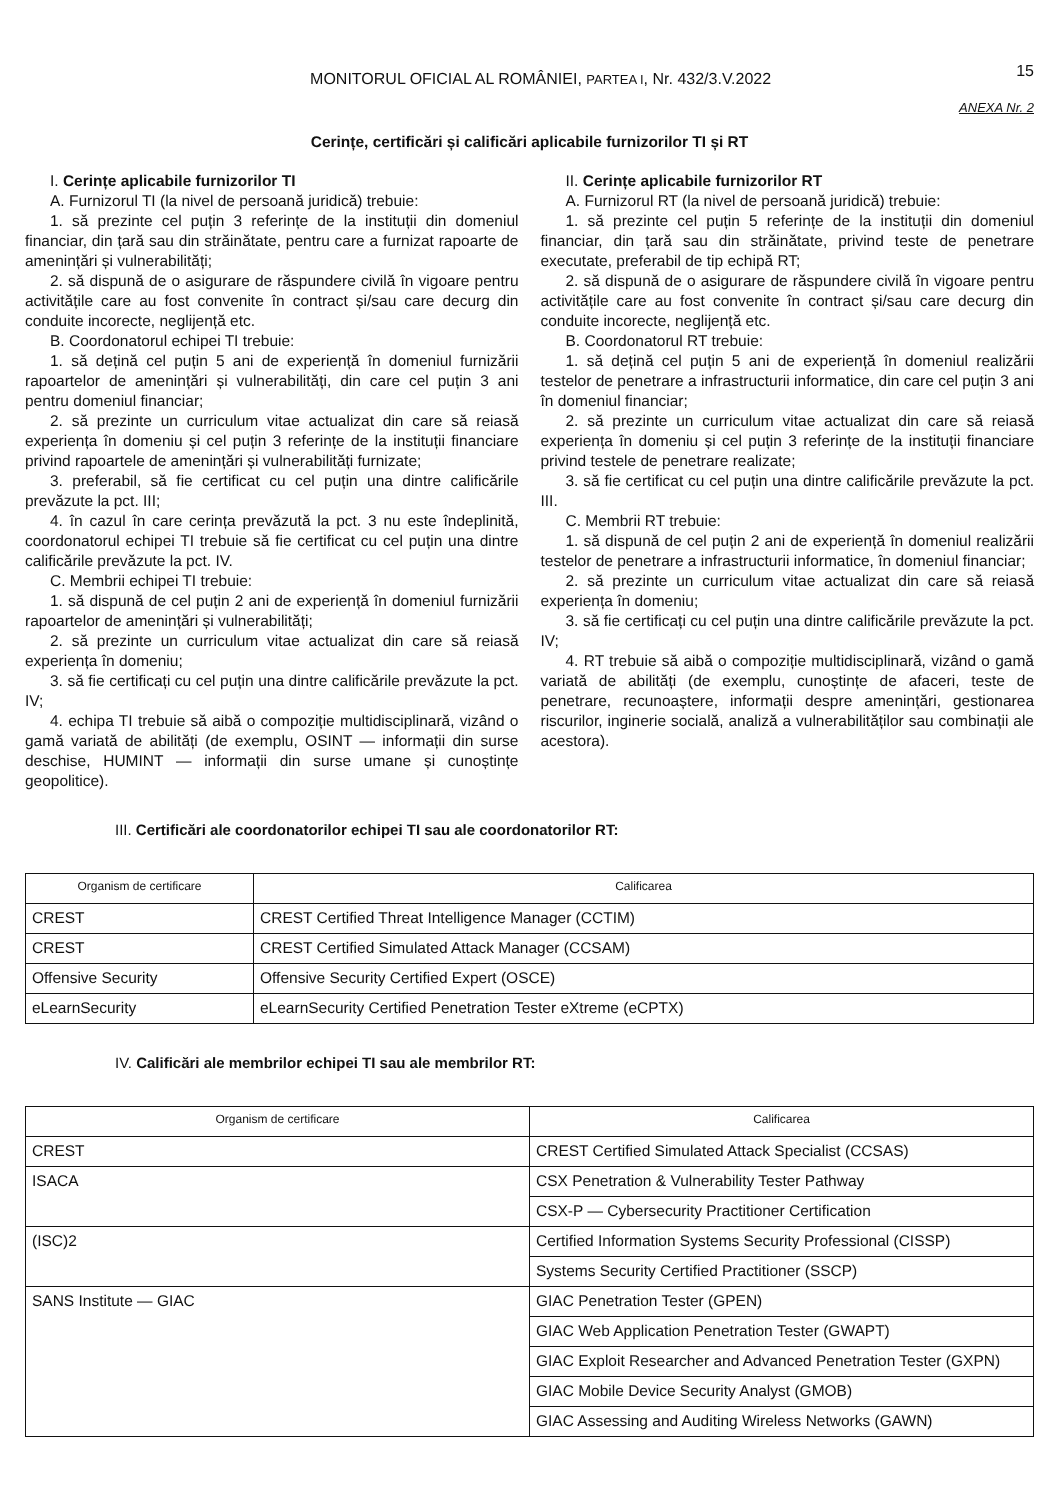MONITORUL OFICIAL AL ROMÂNIEI, PARTEA I, Nr. 432/3.V.2022
15
ANEXA Nr. 2
Cerințe, certificări și calificări aplicabile furnizorilor TI și RT
I. Cerințe aplicabile furnizorilor TI
A. Furnizorul TI (la nivel de persoană juridică) trebuie:
1. să prezinte cel puțin 3 referințe de la instituții din domeniul financiar, din țară sau din străinătate, pentru care a furnizat rapoarte de amenințări și vulnerabilități;
2. să dispună de o asigurare de răspundere civilă în vigoare pentru activitățile care au fost convenite în contract și/sau care decurg din conduite incorecte, neglijență etc.
B. Coordonatorul echipei TI trebuie:
1. să dețină cel puțin 5 ani de experiență în domeniul furnizării rapoartelor de amenințări și vulnerabilități, din care cel puțin 3 ani pentru domeniul financiar;
2. să prezinte un curriculum vitae actualizat din care să reiasă experiența în domeniu și cel puțin 3 referințe de la instituții financiare privind rapoartele de amenințări și vulnerabilități furnizate;
3. preferabil, să fie certificat cu cel puțin una dintre calificările prevăzute la pct. III;
4. în cazul în care cerința prevăzută la pct. 3 nu este îndeplinită, coordonatorul echipei TI trebuie să fie certificat cu cel puțin una dintre calificările prevăzute la pct. IV.
C. Membrii echipei TI trebuie:
1. să dispună de cel puțin 2 ani de experiență în domeniul furnizării rapoartelor de amenințări și vulnerabilități;
2. să prezinte un curriculum vitae actualizat din care să reiasă experiența în domeniu;
3. să fie certificați cu cel puțin una dintre calificările prevăzute la pct. IV;
4. echipa TI trebuie să aibă o compoziție multidisciplinară, vizând o gamă variată de abilități (de exemplu, OSINT — informații din surse deschise, HUMINT — informații din surse umane și cunoștințe geopolitice).
II. Cerințe aplicabile furnizorilor RT
A. Furnizorul RT (la nivel de persoană juridică) trebuie:
1. să prezinte cel puțin 5 referințe de la instituții din domeniul financiar, din țară sau din străinătate, privind teste de penetrare executate, preferabil de tip echipă RT;
2. să dispună de o asigurare de răspundere civilă în vigoare pentru activitățile care au fost convenite în contract și/sau care decurg din conduite incorecte, neglijență etc.
B. Coordonatorul RT trebuie:
1. să dețină cel puțin 5 ani de experiență în domeniul realizării testelor de penetrare a infrastructurii informatice, din care cel puțin 3 ani în domeniul financiar;
2. să prezinte un curriculum vitae actualizat din care să reiasă experiența în domeniu și cel puțin 3 referințe de la instituții financiare privind testele de penetrare realizate;
3. să fie certificat cu cel puțin una dintre calificările prevăzute la pct. III.
C. Membrii RT trebuie:
1. să dispună de cel puțin 2 ani de experiență în domeniul realizării testelor de penetrare a infrastructurii informatice, în domeniul financiar;
2. să prezinte un curriculum vitae actualizat din care să reiasă experiența în domeniu;
3. să fie certificați cu cel puțin una dintre calificările prevăzute la pct. IV;
4. RT trebuie să aibă o compoziție multidisciplinară, vizând o gamă variată de abilități (de exemplu, cunoștințe de afaceri, teste de penetrare, recunoaștere, informații despre amenințări, gestionarea riscurilor, inginerie socială, analiză a vulnerabilităților sau combinații ale acestora).
III. Certificări ale coordonatorilor echipei TI sau ale coordonatorilor RT:
| Organism de certificare | Calificarea |
| --- | --- |
| CREST | CREST Certified Threat Intelligence Manager (CCTIM) |
| CREST | CREST Certified Simulated Attack Manager (CCSAM) |
| Offensive Security | Offensive Security Certified Expert (OSCE) |
| eLearnSecurity | eLearnSecurity Certified Penetration Tester eXtreme (eCPTX) |
IV. Calificări ale membrilor echipei TI sau ale membrilor RT:
| Organism de certificare | Calificarea |
| --- | --- |
| CREST | CREST Certified Simulated Attack Specialist (CCSAS) |
| ISACA | CSX Penetration & Vulnerability Tester Pathway |
| | CSX-P — Cybersecurity Practitioner Certification |
| (ISC)2 | Certified Information Systems Security Professional (CISSP) |
| | Systems Security Certified Practitioner (SSCP) |
| SANS Institute — GIAC | GIAC Penetration Tester (GPEN) |
| | GIAC Web Application Penetration Tester (GWAPT) |
| | GIAC Exploit Researcher and Advanced Penetration Tester (GXPN) |
| | GIAC Mobile Device Security Analyst (GMOB) |
| | GIAC Assessing and Auditing Wireless Networks (GAWN) |